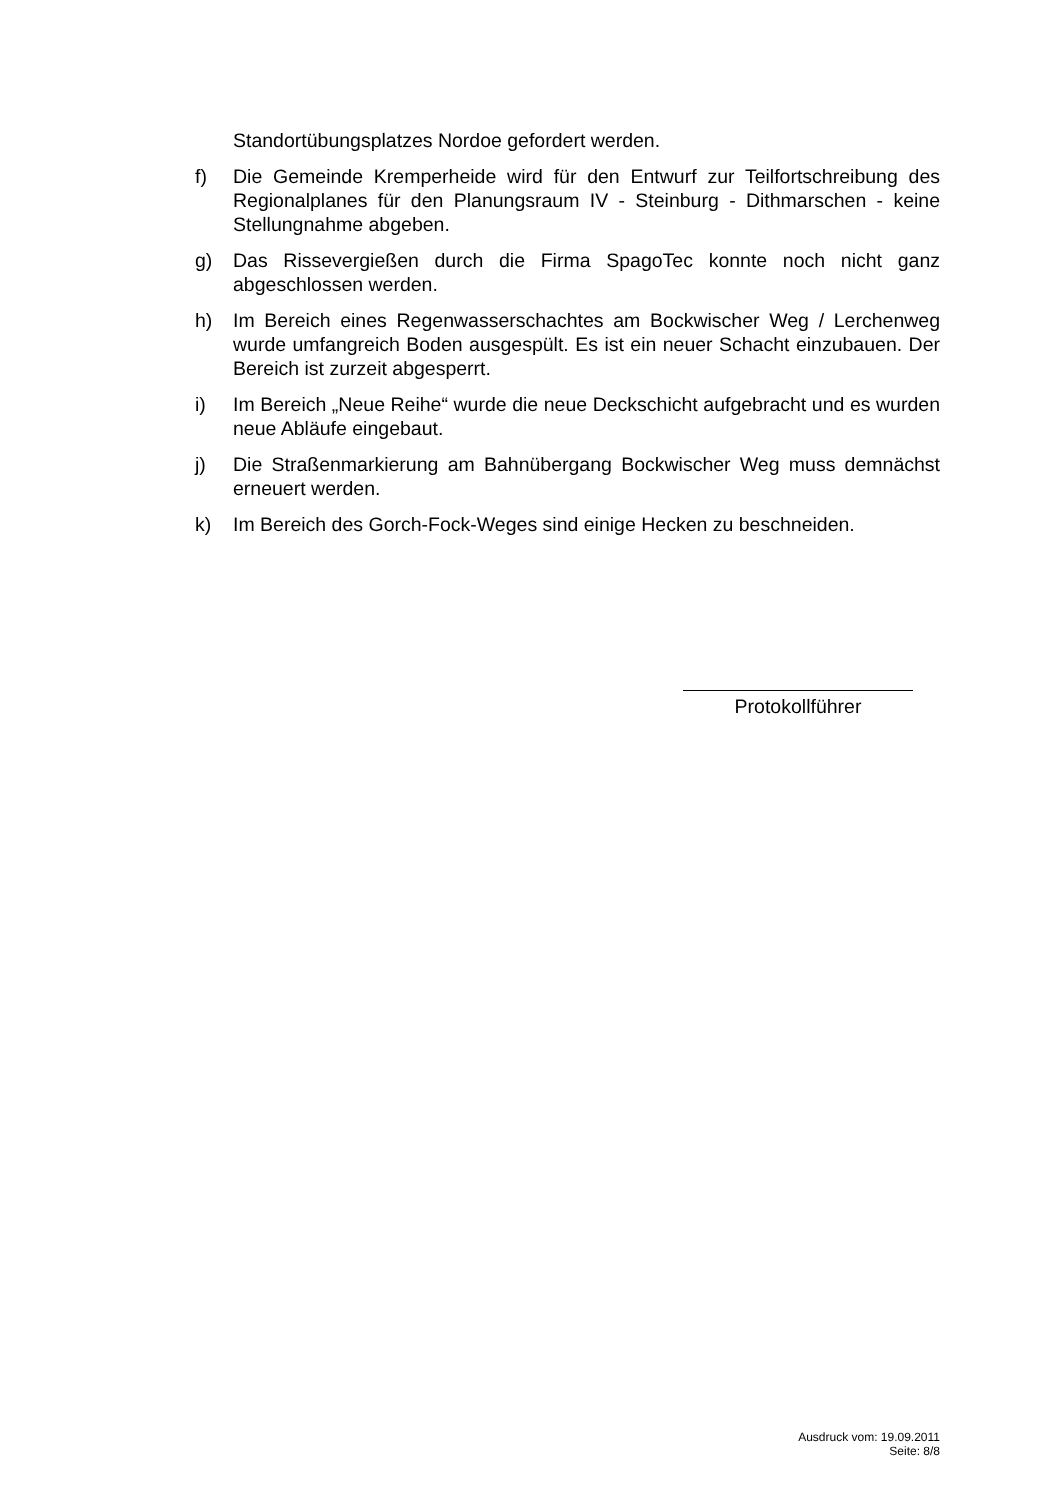Standortübungsplatzes Nordoe gefordert werden.
f) Die Gemeinde Kremperheide wird für den Entwurf zur Teilfortschreibung des Regionalplanes für den Planungsraum IV - Steinburg - Dithmarschen - keine Stellungnahme abgeben.
g) Das Rissevergießen durch die Firma SpagoTec konnte noch nicht ganz abgeschlossen werden.
h) Im Bereich eines Regenwasserschachtes am Bockwischer Weg / Lerchenweg wurde umfangreich Boden ausgespült. Es ist ein neuer Schacht einzubauen. Der Bereich ist zurzeit abgesperrt.
i) Im Bereich „Neue Reihe“ wurde die neue Deckschicht aufgebracht und es wurden neue Abläufe eingebaut.
j) Die Straßenmarkierung am Bahnübergang Bockwischer Weg muss demnächst erneuert werden.
k) Im Bereich des Gorch-Fock-Weges sind einige Hecken zu beschneiden.
Protokollführer
Ausdruck vom: 19.09.2011
Seite: 8/8